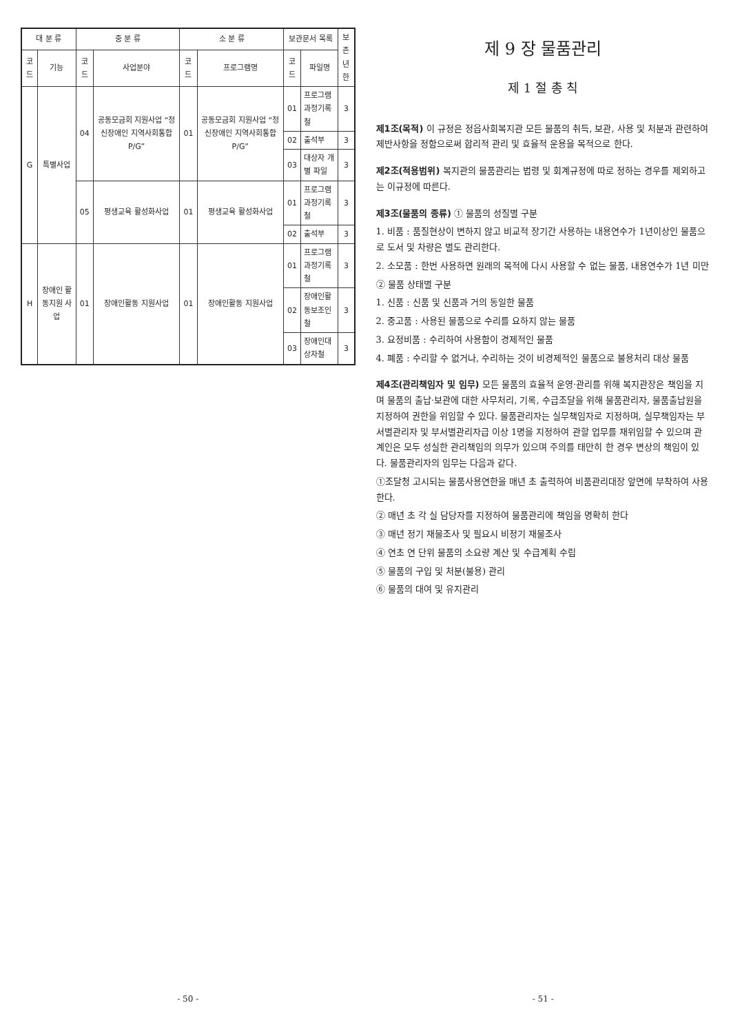| 대 분 류 | | 중 분 류 | | 소 분 류 | | 보관문서 목록 | | 보존 년한 |
| --- | --- | --- | --- | --- | --- | --- | --- | --- |
| 코드 | 기능 | 코드 | 사업분야 | 코드 | 프로그램명 | 코드 | 파일명 | |
| G | 특별사업 | 04 | 공동모금회 지원사업 “정신장애인 지역사회통합 P/G” | 01 | 공동모금회 지원사업 “정신장애인 지역사회통합 P/G” | 01 | 프로그램 과정기록철 | 3 |
| | | | | | | 02 | 출석부 | 3 |
| | | | | | | 03 | 대상자 개별 파일 | 3 |
| | | 05 | 평생교육 활성화사업 | 01 | 평생교육 활성화사업 | 01 | 프로그램 과정기록철 | 3 |
| | | | | | | 02 | 출석부 | 3 |
| H | 장애인 활동지원 사업 | 01 | 장애인활동 지원사업 | 01 | 장애인활동 지원사업 | 01 | 프로그램 과정기록철 | 3 |
| | | | | | | 02 | 장애인활동보조인철 | 3 |
| | | | | | | 03 | 장애인대상자철 | 3 |
- 50 -
제 9 장 물품관리
제 1 절 총 칙
제1조(목적) 이 규정은 정읍사회복지관 모든 물품의 취득, 보관, 사용 및 처분과 관련하여 제반사항을 정함으로써 합리적 관리 및 효율적 운용을 목적으로 한다.
제2조(적용범위) 복지관의 물품관리는 법령 및 회계규정에 따로 정하는 경우를 제외하고는 이규정에 따른다.
제3조(물품의 종류) ① 물품의 성질별 구분
1. 비품 : 품질현상이 변하지 않고 비교적 장기간 사용하는 내용연수가 1년이상인 물품으로 도서 및 차량은 별도 관리한다.
2. 소모품 : 한번 사용하면 원래의 목적에 다시 사용할 수 없는 물품, 내용연수가 1년 미만
② 물품 상태별 구분
1. 신품 : 신품 및 신품과 거의 동일한 물품
2. 중고품 : 사용된 물품으로 수리를 요하지 않는 물품
3. 요정비품 : 수리하여 사용함이 경제적인 물품
4. 폐품 : 수리할 수 없거나, 수리하는 것이 비경제적인 물품으로 불용처리 대상 물품
제4조(관리책임자 및 임무) 모든 물품의 효율적 운영·관리를 위해 복지관장은 책임을 지며 물품의 출납·보관에 대한 사무처리, 기록, 수급조달을 위해 물품관리자, 물품출납원을 지정하여 권한을 위임할 수 있다. 물품관리자는 실무책임자로 지정하며, 실무책임자는 부서별관리자 및 부서별관리자급 이상 1명을 지정하여 관할 업무를 재위임할 수 있으며 관계인은 모두 성실한 관리책임의 의무가 있으며 주의를 태만히 한 경우 변상의 책임이 있다. 물품관리자의 임무는 다음과 같다.
①조달청 고시되는 물품사용연한을 매년 초 출력하여 비품관리대장 앞면에 부착하여 사용한다.
② 매년 초 각 실 담당자를 지정하여 물품관리에 책임을 명확히 한다
③ 매년 정기 재물조사 및 필요시 비정기 재물조사
④ 연초 연 단위 물품의 소요량 계산 및 수급계획 수립
⑤ 물품의 구입 및 처분(불용) 관리
⑥ 물품의 대여 및 유지관리
- 51 -